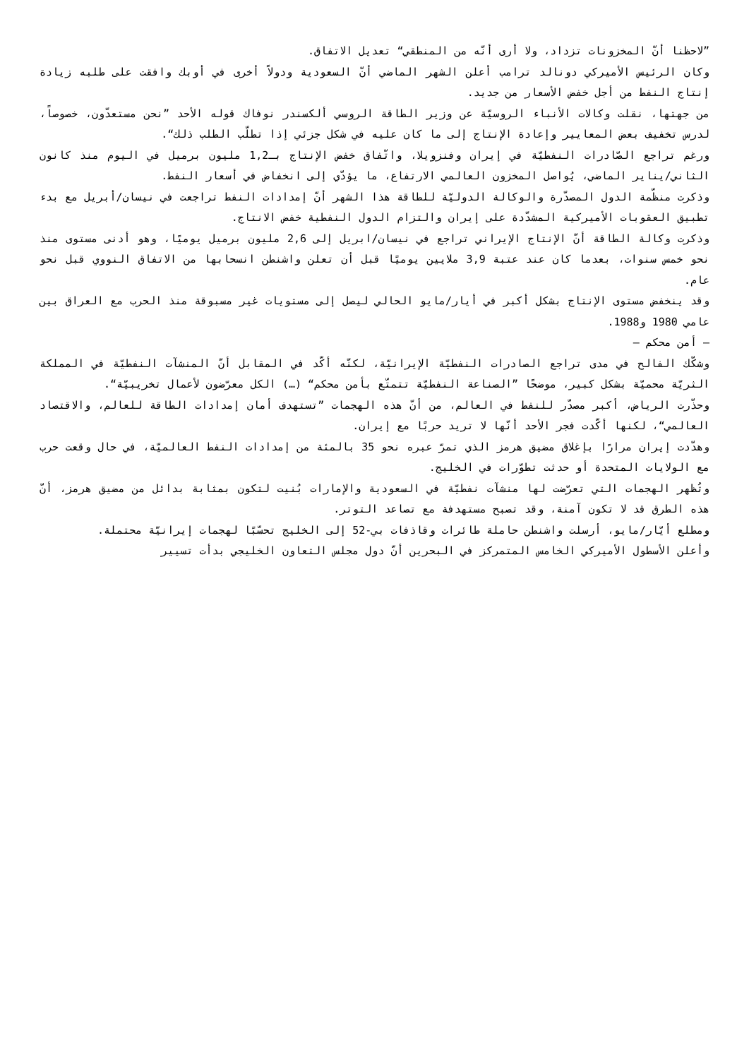”لاحظنا أنّ المخزونات تزداد، ولا أرى أنّه من المنطقي“ تعديل الاتفاق.
وكان الرئيس الأميركي دونالد ترامب أعلن الشهر الماضي أنّ السعودية ودولاً أخرى في أوبك وافقت على طلبه زيادة إنتاج النفط من أجل خفض الأسعار من جديد.
من جهتها، نقلت وكالات الأنباء الروسيّة عن وزير الطاقة الروسي ألكسندر نوفاك قوله الأحد ”نحن مستعدّون، خصوصاً، لدرس تخفيف بعض المعايير وإعادة الإنتاج إلى ما كان عليه في شكل جزئي إذا تطلّب الطلب ذلك“.
ورغم تراجع الصّادرات النفطيّة في إيران وفنزويلا، واتّفاق خفض الإنتاج بـ1,2 مليون برميل في اليوم منذ كانون الثاني/يناير الماضي، يُواصل المخزون العالمي الارتفاع، ما يؤدّي إلى انخفاض في أسعار النفط.
وذكرت منظّمة الدول المصدّرة والوكالة الدوليّة للطاقة هذا الشهر أنّ إمدادات النفط تراجعت في نيسان/أبريل مع بدء تطبيق العقوبات الأميركية المشدّدة على إيران والتزام الدول النفطية خفض الانتاج.
وذكرت وكالة الطاقة أنّ الإنتاج الإيراني تراجع في نيسان/ابريل إلى 2,6 مليون برميل يوميًا، وهو أدنى مستوى منذ نحو خمس سنوات، بعدما كان عند عتبة 3,9 ملايين يوميًا قبل أن تعلن واشنطن انسحابها من الاتفاق النووي قبل نحو عام.
وقد ينخفض مستوى الإنتاج بشكل أكبر في أيار/مايو الحالي ليصل إلى مستويات غير مسبوقة منذ الحرب مع العراق بين عامي 1980 و1988.
– أمن محكم –
وشكّك الفالح في مدى تراجع الصادرات النفطيّة الإيرانيّة، لكنّه أكّد في المقابل أنّ المنشآت النفطيّة في المملكة الثريّة محميّة بشكل كبير، موضحًا ”الصناعة النفطيّة تتمتّع بأمن محكم“ (…) الكل معرّضون لأعمال تخريبيّة“.
وحذّرت الرياض، أكبر مصدّر للنفط في العالم، من أنّ هذه الهجمات ”تستهدف أمان إمدادات الطاقة للعالم، والاقتصاد العالمي“، لكنها أكّدت فجر الأحد أنّها لا تريد حربًا مع إيران.
وهدّدت إيران مرارًا بإغلاق مضيق هرمز الذي تمرّ عبره نحو 35 بالمئة من إمدادات النفط العالميّة، في حال وقعت حرب مع الولايات المتحدة أو حدثت تطوّرات في الخليج.
وتُظهر الهجمات التي تعرّضت لها منشآت نفطيّة في السعودية والإمارات بُنيت لتكون بمثابة بدائل من مضيق هرمز، أنّ هذه الطرق قد لا تكون آمنة، وقد تصبح مستهدفة مع تصاعد التوتر.
ومطلع أيّار/مايو، أرسلت واشنطن حاملة طائرات وقاذفات بي-52 إلى الخليج تحسّبًا لهجمات إيرانيّة محتملة.
وأعلن الأسطول الأميركي الخامس المتمركز في البحرين أنّ دول مجلس التعاون الخليجي بدأت تسيير